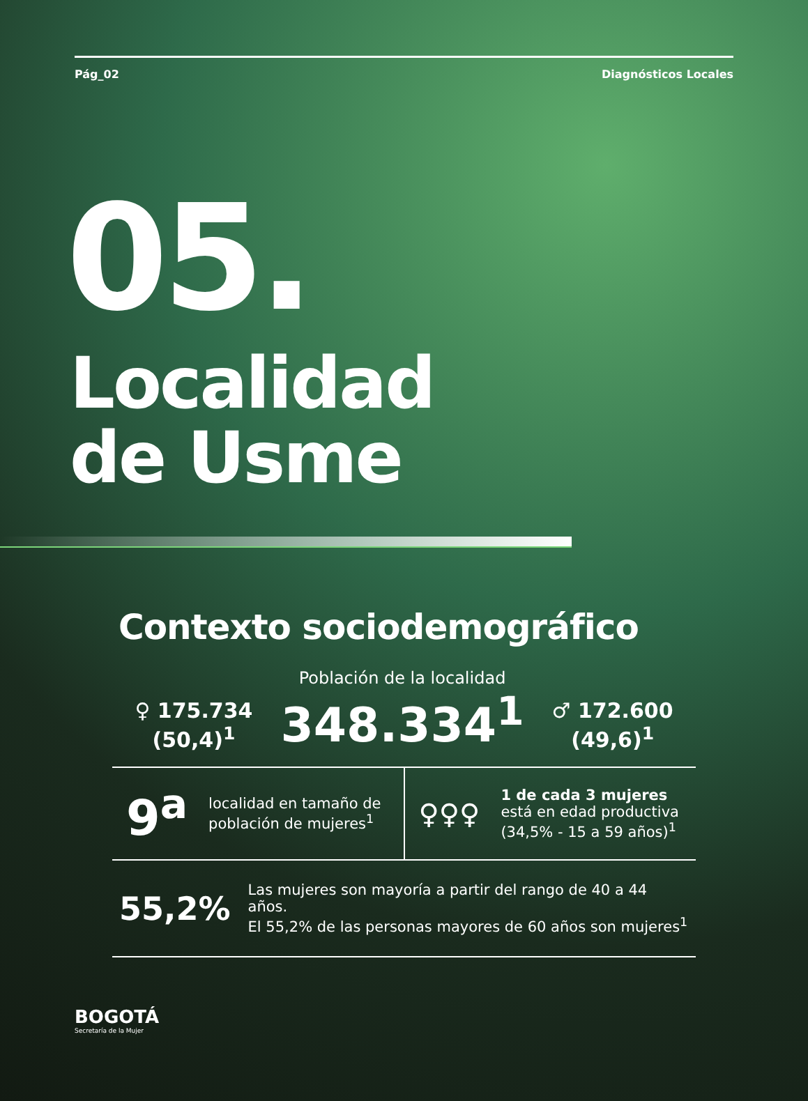Pág_02 Diagnósticos Locales
05.
Localidad
de Usme
Contexto sociodemográfico
♀ 175.734
(50,4)<sup>1</sup>
Población de la localidad
348.334<sup>1</sup>
♂ 172.600
(49,6)<sup>1</sup>
9<sup>a</sup> localidad en tamaño de población de mujeres<sup>1</sup>
♀♀♀ 1 de cada 3 mujeres
está en edad productiva
(34,5% - 15 a 59 años)<sup>1</sup>
55,2% Las mujeres son mayoría a partir del rango de 40 a 44 años.
El 55,2% de las personas mayores de 60 años son mujeres<sup>1</sup>
BOGOTÁ
Secretaría de la Mujer